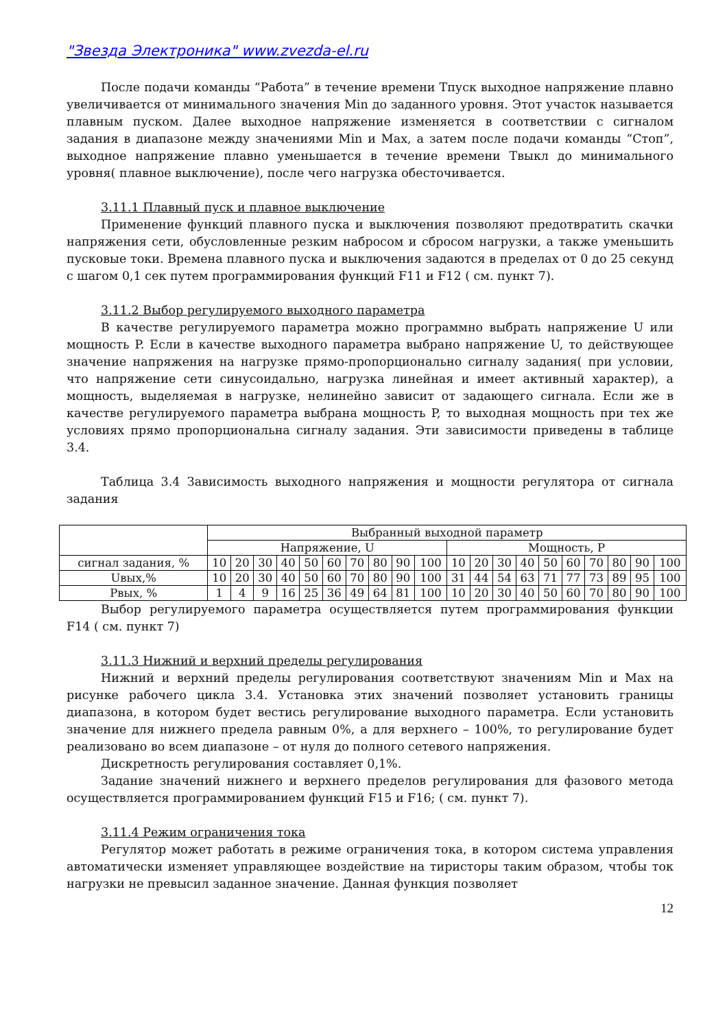"Звезда Электроника" www.zvezda-el.ru
После подачи команды “Работа” в течение времени Тпуск выходное напряжение плавно увеличивается от минимального значения Min до заданного уровня. Этот участок называется плавным пуском. Далее выходное напряжение изменяется в соответствии с сигналом задания в диапазоне между значениями Min и Max, а затем после подачи команды “Стоп”, выходное напряжение плавно уменьшается в течение времени Твыкл до минимального уровня( плавное выключение), после чего нагрузка обесточивается.
3.11.1 Плавный пуск и плавное выключение
Применение функций плавного пуска и выключения позволяют предотвратить скачки напряжения сети, обусловленные резким набросом и сбросом нагрузки, а также уменьшить пусковые токи. Времена плавного пуска и выключения задаются в пределах от 0 до 25 секунд с шагом 0,1 сек путем программирования функций F11 и F12 ( см. пункт 7).
3.11.2 Выбор регулируемого выходного параметра
В качестве регулируемого параметра можно программно выбрать напряжение U или мощность P. Если в качестве выходного параметра выбрано напряжение U, то действующее значение напряжения на нагрузке прямо-пропорционально сигналу задания( при условии, что напряжение сети синусоидально, нагрузка линейная и имеет активный характер), а мощность, выделяемая в нагрузке, нелинейно зависит от задающего сигнала. Если же в качестве регулируемого параметра выбрана мощность P, то выходная мощность при тех же условиях прямо пропорциональна сигналу задания. Эти зависимости приведены в таблице 3.4.
Таблица 3.4 Зависимость выходного напряжения и мощности регулятора от сигнала задания
| | Выбранный выходной параметр | | | | | | | | | | | | | | | | | | | |
| | Напряжение, U | | | | | | | | | | Мощность, P | | | | | | | | | |
| сигнал задания, % | 10 | 20 | 30 | 40 | 50 | 60 | 70 | 80 | 90 | 100 | 10 | 20 | 30 | 40 | 50 | 60 | 70 | 80 | 90 | 100 |
| Uвых,% | 10 | 20 | 30 | 40 | 50 | 60 | 70 | 80 | 90 | 100 | 31 | 44 | 54 | 63 | 71 | 77 | 73 | 89 | 95 | 100 |
| Рвых, % | 1 | 4 | 9 | 16 | 25 | 36 | 49 | 64 | 81 | 100 | 10 | 20 | 30 | 40 | 50 | 60 | 70 | 80 | 90 | 100 |
Выбор регулируемого параметра осуществляется путем программирования функции F14 ( см. пункт 7)
3.11.3 Нижний и верхний пределы регулирования
Нижний и верхний пределы регулирования соответствуют значениям Min и Max на рисунке рабочего цикла 3.4. Установка этих значений позволяет установить границы диапазона, в котором будет вестись регулирование выходного параметра. Если установить значение для нижнего предела равным 0%, а для верхнего – 100%, то регулирование будет реализовано во всем диапазоне – от нуля до полного сетевого напряжения.
Дискретность регулирования составляет 0,1%.
Задание значений нижнего и верхнего пределов регулирования для фазового метода осуществляется программированием функций F15 и F16; ( см. пункт 7).
3.11.4 Режим ограничения тока
Регулятор может работать в режиме ограничения тока, в котором система управления автоматически изменяет управляющее воздействие на тиристоры таким образом, чтобы ток нагрузки не превысил заданное значение. Данная функция позволяет
12